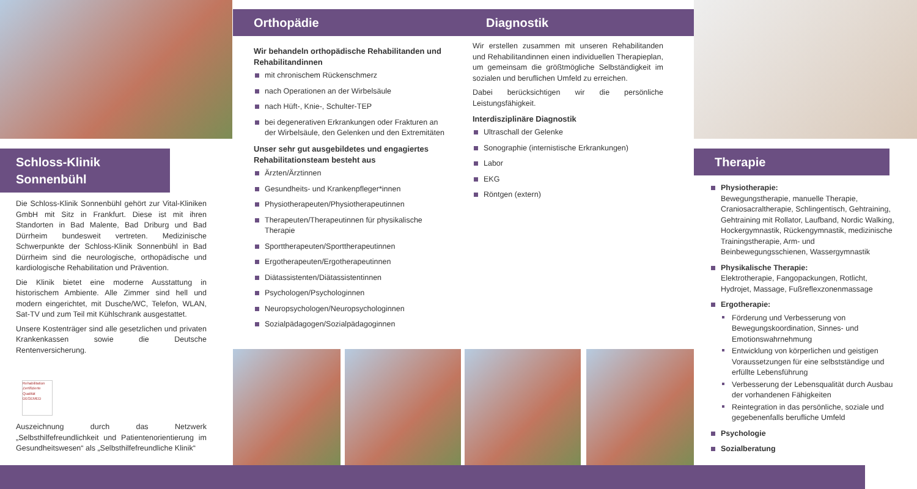Schloss-Klinik Sonnenbühl
Die Schloss-Klinik Sonnenbühl gehört zur Vital-Kliniken GmbH mit Sitz in Frankfurt. Diese ist mit ihren Standorten in Bad Malente, Bad Driburg und Bad Dürrheim bundesweit vertreten. Medizinische Schwerpunkte der Schloss-Klinik Sonnenbühl in Bad Dürrheim sind die neurologische, orthopädische und kardiologische Rehabilitation und Prävention.
Die Klinik bietet eine moderne Ausstattung in historischem Ambiente. Alle Zimmer sind hell und modern eingerichtet, mit Dusche/WC, Telefon, WLAN, Sat-TV und zum Teil mit Kühlschrank ausgestattet.
Unsere Kostenträger sind alle gesetzlichen und privaten Krankenkassen sowie die Deutsche Rentenversicherung.
Rehabilitation Zertifizierte Qualität DEGEMED
Auszeichnung durch das Netzwerk „Selbsthilfefreundlichkeit und Patientenorientierung im Gesundheitswesen“ als „Selbsthilfefreundliche Klinik“
Orthopädie Diagnostik
Wir behandeln orthopädische Rehabilitanden und Rehabilitandinnen
mit chronischem Rückenschmerz
nach Operationen an der Wirbelsäule
nach Hüft-, Knie-, Schulter-TEP
bei degenerativen Erkrankungen oder Frakturen an der Wirbelsäule, den Gelenken und den Extremitäten
Unser sehr gut ausgebildetes und engagiertes Rehabilitationsteam besteht aus
Ärzten/Ärztinnen
Gesundheits- und Krankenpfleger*innen
Physiotherapeuten/Physiotherapeutinnen
Therapeuten/Therapeutinnen für physikalische Therapie
Sporttherapeuten/Sporttherapeutinnen
Ergotherapeuten/Ergotherapeutinnen
Diätassistenten/Diätassistentinnen
Psychologen/Psychologinnen
Neuropsychologen/Neuropsychologinnen
Sozialpädagogen/Sozialpädagoginnen
Wir erstellen zusammen mit unseren Rehabilitanden und Rehabilitandinnen einen individuellen Therapieplan, um gemeinsam die größtmögliche Selbständigkeit im sozialen und beruflichen Umfeld zu erreichen.
Dabei berücksichtigen wir die persönliche Leistungsfähigkeit.
Interdisziplinäre Diagnostik
Ultraschall der Gelenke
Sonographie (internistische Erkrankungen)
Labor
EKG
Röntgen (extern)
Therapie
Physiotherapie:
Bewegungstherapie, manuelle Therapie, Craniosacraltherapie, Schlingentisch, Gehtraining, Gehtraining mit Rollator, Laufband, Nordic Walking, Hockergymnastik, Rückengymnastik, medizinische Trainingstherapie, Arm- und Beinbewegungsschienen, Wassergymnastik
Physikalische Therapie:
Elektrotherapie, Fangopackungen, Rotlicht, Hydrojet, Massage, Fußreflexzonenmassage
Ergotherapie:
Förderung und Verbesserung von Bewegungskoordination, Sinnes- und Emotionswahrnehmung
Entwicklung von körperlichen und geistigen Voraussetzungen für eine selbstständige und erfüllte Lebensführung
Verbesserung der Lebensqualität durch Ausbau der vorhandenen Fähigkeiten
Reintegration in das persönliche, soziale und gegebenenfalls berufliche Umfeld
Psychologie
Sozialberatung